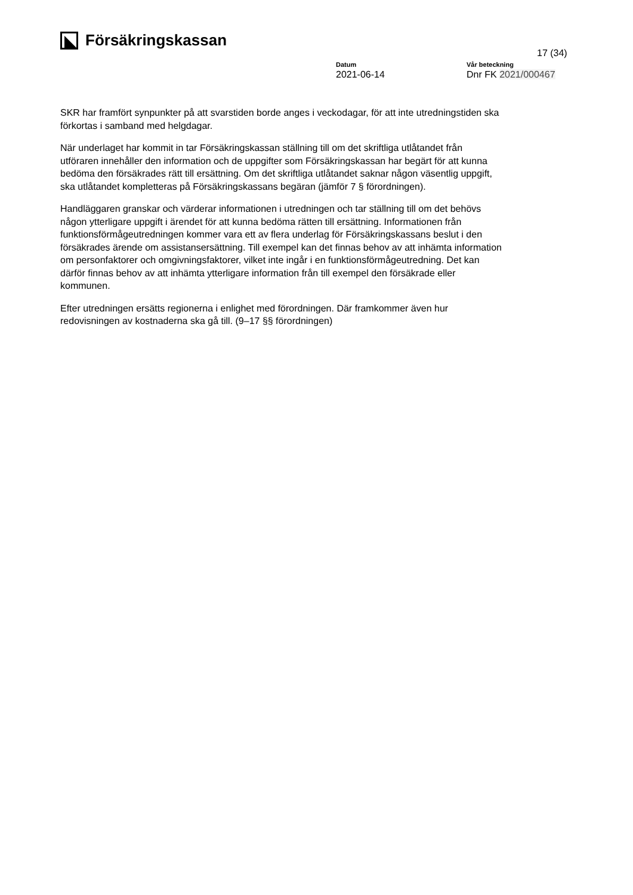Försäkringskassan
17 (34)
Datum
2021-06-14
Vår beteckning
Dnr FK 2021/000467
SKR har framfört synpunkter på att svarstiden borde anges i veckodagar, för att inte utredningstiden ska förkortas i samband med helgdagar.
När underlaget har kommit in tar Försäkringskassan ställning till om det skriftliga utlåtandet från utföraren innehåller den information och de uppgifter som Försäkringskassan har begärt för att kunna bedöma den försäkrades rätt till ersättning. Om det skriftliga utlåtandet saknar någon väsentlig uppgift, ska utlåtandet kompletteras på Försäkringskassans begäran (jämför 7 § förordningen).
Handläggaren granskar och värderar informationen i utredningen och tar ställning till om det behövs någon ytterligare uppgift i ärendet för att kunna bedöma rätten till ersättning. Informationen från funktionsförmågeutredningen kommer vara ett av flera underlag för Försäkringskassans beslut i den försäkrades ärende om assistansersättning. Till exempel kan det finnas behov av att inhämta information om personfaktorer och omgivningsfaktorer, vilket inte ingår i en funktionsförmågeutredning. Det kan därför finnas behov av att inhämta ytterligare information från till exempel den försäkrade eller kommunen.
Efter utredningen ersätts regionerna i enlighet med förordningen. Där framkommer även hur redovisningen av kostnaderna ska gå till. (9–17 §§ förordningen)